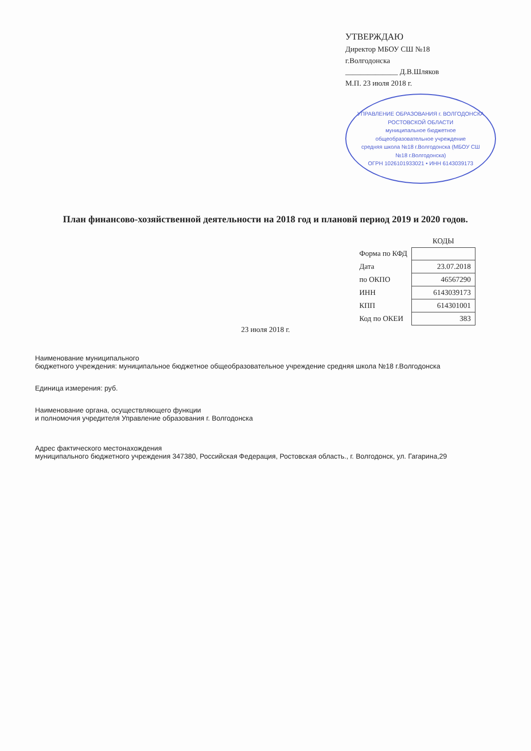УТВЕРЖДАЮ
Директор МБОУ СШ №18
г.Волгодонска
______________ Д.В.Шляков
М.П. 23 июля 2018 г.
УПРАВЛЕНИЕ ОБРАЗОВАНИЯ г. ВОЛГОДОНСКА РОСТОВСКОЙ ОБЛАСТИ
муниципальное бюджетное общеобразовательное учреждение
средняя школа №18 г.Волгодонска (МБОУ СШ №18 г.Волгодонска)
ОГРН 1026101933021 • ИНН 6143039173
План финансово-хозяйственной деятельности на 2018 год и плановй период 2019 и 2020 годов.
| | КОДЫ |
| --- | --- |
| Форма по КФД | |
| Дата | 23.07.2018 |
| по ОКПО | 46567290 |
| ИНН | 6143039173 |
| КПП | 614301001 |
| Код по ОКЕИ | 383 |
23 июля 2018 г.
Наименование муниципального
бюджетного учреждения: муниципальное бюджетное общеобразовательное учреждение средняя школа №18 г.Волгодонска
Единица измерения: руб.
Наименование органа, осуществляющего функции
и полномочия учредителя Управление образования г. Волгодонска
Адрес фактического местонахождения
муниципального бюджетного учреждения 347380, Российская Федерация, Ростовская область., г. Волгодонск, ул. Гагарина,29